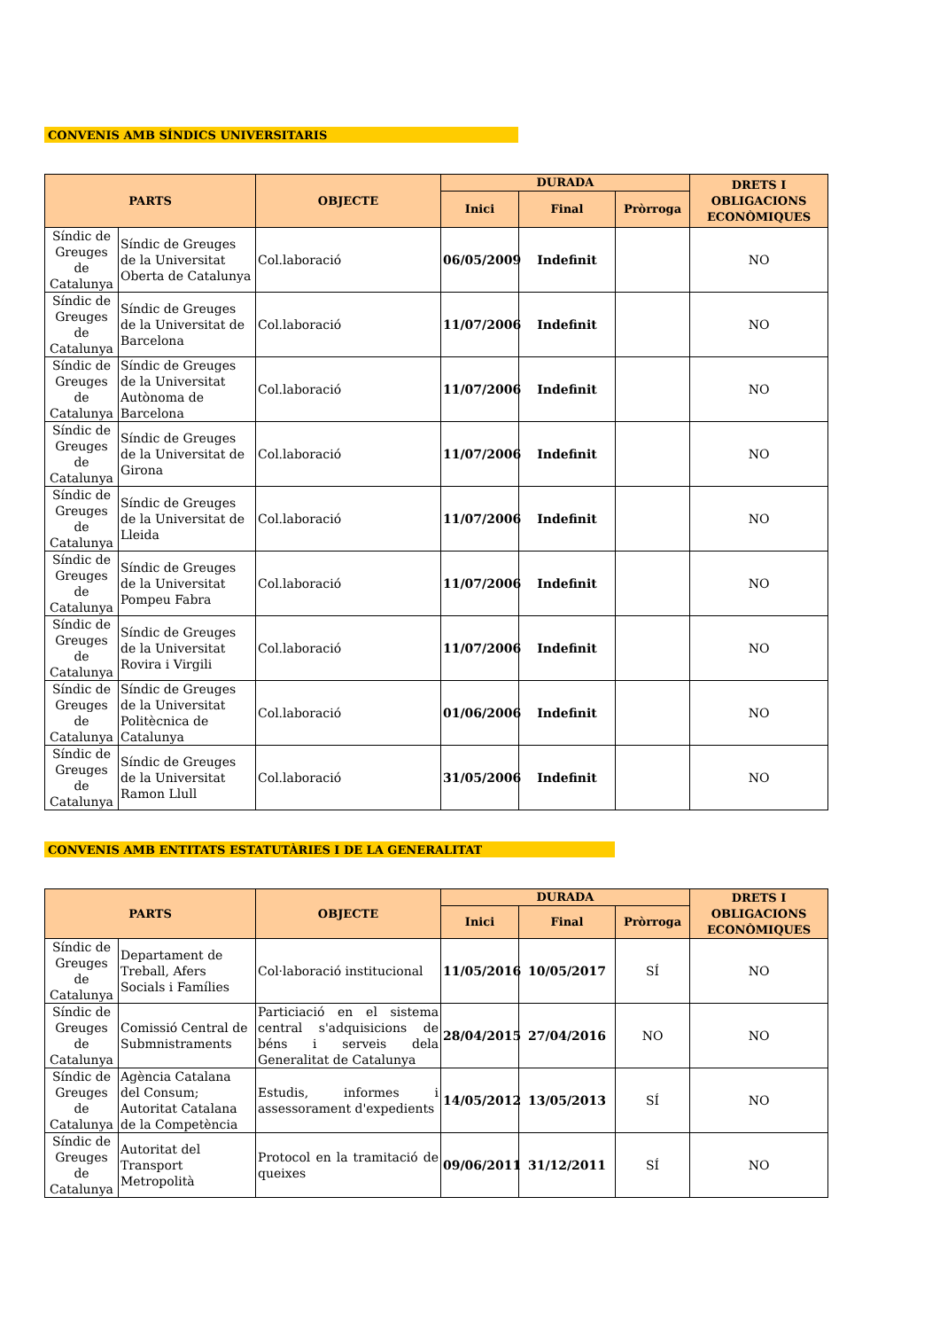CONVENIS AMB SÍNDICS UNIVERSITARIS
| PARTS | | OBJECTE | DURADA | | | DRETS I OBLIGACIONS ECONÒMIQUES |
| --- | --- | --- | --- | --- | --- | --- |
| | | | Inici | Final | Pròrroga | |
| Síndic de Greuges de Catalunya | Síndic de Greuges de la Universitat Oberta de Catalunya | Col.laboració | 06/05/2009 | Indefinit | | NO |
| Síndic de Greuges de Catalunya | Síndic de Greuges de la Universitat de Barcelona | Col.laboració | 11/07/2006 | Indefinit | | NO |
| Síndic de Greuges de Catalunya | Síndic de Greuges de la Universitat Autònoma de Barcelona | Col.laboració | 11/07/2006 | Indefinit | | NO |
| Síndic de Greuges de Catalunya | Síndic de Greuges de la Universitat de Girona | Col.laboració | 11/07/2006 | Indefinit | | NO |
| Síndic de Greuges de Catalunya | Síndic de Greuges de la Universitat de Lleida | Col.laboració | 11/07/2006 | Indefinit | | NO |
| Síndic de Greuges de Catalunya | Síndic de Greuges de la Universitat Pompeu Fabra | Col.laboració | 11/07/2006 | Indefinit | | NO |
| Síndic de Greuges de Catalunya | Síndic de Greuges de la Universitat Rovira i Virgili | Col.laboració | 11/07/2006 | Indefinit | | NO |
| Síndic de Greuges de Catalunya | Síndic de Greuges de la Universitat Politècnica de Catalunya | Col.laboració | 01/06/2006 | Indefinit | | NO |
| Síndic de Greuges de Catalunya | Síndic de Greuges de la Universitat Ramon Llull | Col.laboració | 31/05/2006 | Indefinit | | NO |
CONVENIS AMB ENTITATS ESTATUTÀRIES I DE LA GENERALITAT
| PARTS | | OBJECTE | DURADA | | | DRETS I OBLIGACIONS ECONÒMIQUES |
| --- | --- | --- | --- | --- | --- | --- |
| | | | Inici | Final | Pròrroga | |
| Síndic de Greuges de Catalunya | Departament de Treball, Afers Socials i Famílies | Col·laboració institucional | 11/05/2016 | 10/05/2017 | SÍ | NO |
| Síndic de Greuges de Catalunya | Comissió Central de Submnistraments | Particiació en el sistema central s'adquisicions de béns i serveis dela Generalitat de Catalunya | 28/04/2015 | 27/04/2016 | NO | NO |
| Síndic de Greuges de Catalunya | Agència Catalana del Consum; Autoritat Catalana de la Competència | Estudis, informes i assessorament d'expedients | 14/05/2012 | 13/05/2013 | SÍ | NO |
| Síndic de Greuges de Catalunya | Autoritat del Transport Metropolità | Protocol en la tramitació de queixes | 09/06/2011 | 31/12/2011 | SÍ | NO |